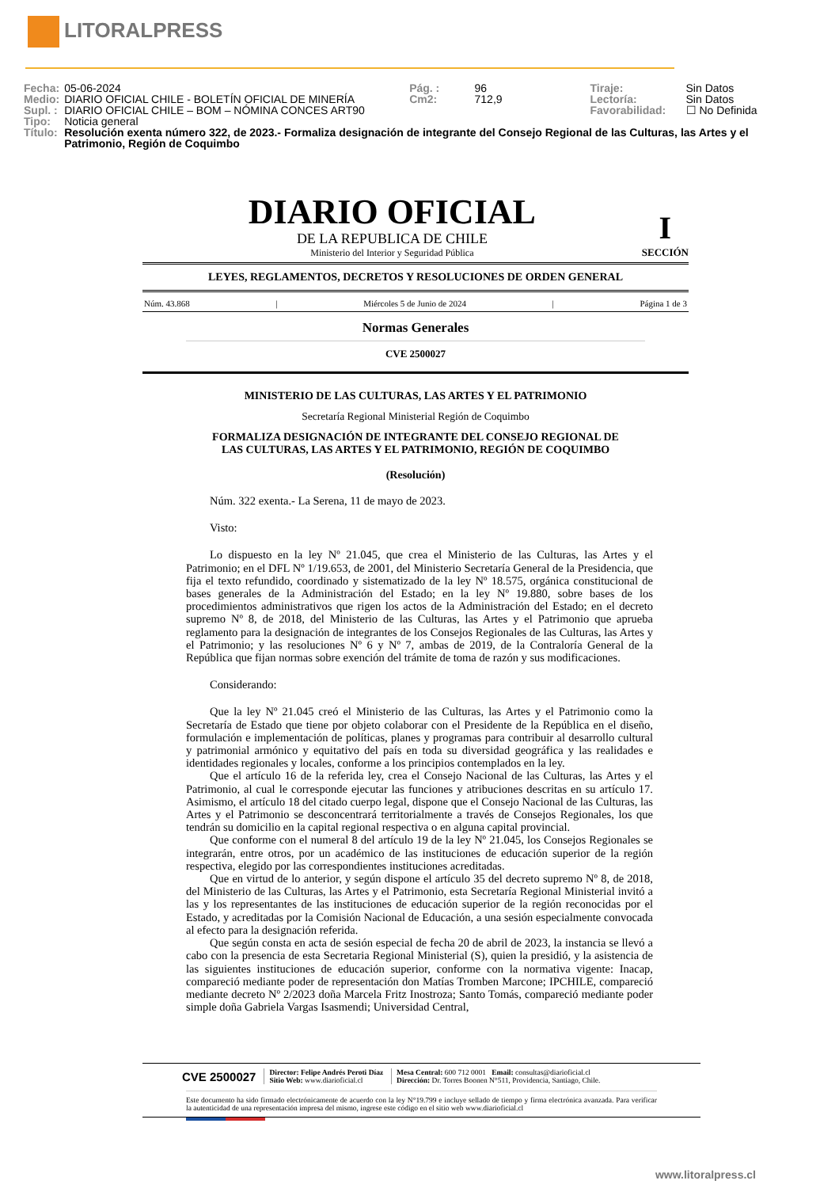LITORALPRESS
| Fecha: | 05-06-2024 | Pág. : | 96 | Tiraje: | Sin Datos |
| Medio: | DIARIO OFICIAL CHILE - BOLETÍN OFICIAL DE MINERÍA | Cm2: | 712,9 | Lectoría: | Sin Datos |
| Supl. : | DIARIO OFICIAL CHILE – BOM – NÓMINA CONCES ART90 | | | Favorabilidad: | ☐ No Definida |
| Tipo: | Noticia general | | | | |
| Título: | Resolución exenta número 322, de 2023.- Formaliza designación de integrante del Consejo Regional de las Culturas, las Artes y el Patrimonio, Región de Coquimbo | | | | |
DIARIO OFICIAL
DE LA REPUBLICA DE CHILE
Ministerio del Interior y Seguridad Pública
I
SECCIÓN
LEYES, REGLAMENTOS, DECRETOS Y RESOLUCIONES DE ORDEN GENERAL
Núm. 43.868 | Miércoles 5 de Junio de 2024 | Página 1 de 3
Normas Generales
CVE 2500027
MINISTERIO DE LAS CULTURAS, LAS ARTES Y EL PATRIMONIO
Secretaría Regional Ministerial Región de Coquimbo
FORMALIZA DESIGNACIÓN DE INTEGRANTE DEL CONSEJO REGIONAL DE
LAS CULTURAS, LAS ARTES Y EL PATRIMONIO, REGIÓN DE COQUIMBO
(Resolución)
Núm. 322 exenta.- La Serena, 11 de mayo de 2023.
Visto:
Lo dispuesto en la ley Nº 21.045, que crea el Ministerio de las Culturas, las Artes y el Patrimonio; en el DFL Nº 1/19.653, de 2001, del Ministerio Secretaría General de la Presidencia, que fija el texto refundido, coordinado y sistematizado de la ley Nº 18.575, orgánica constitucional de bases generales de la Administración del Estado; en la ley Nº 19.880, sobre bases de los procedimientos administrativos que rigen los actos de la Administración del Estado; en el decreto supremo Nº 8, de 2018, del Ministerio de las Culturas, las Artes y el Patrimonio que aprueba reglamento para la designación de integrantes de los Consejos Regionales de las Culturas, las Artes y el Patrimonio; y las resoluciones Nº 6 y Nº 7, ambas de 2019, de la Contraloría General de la República que fijan normas sobre exención del trámite de toma de razón y sus modificaciones.
Considerando:
Que la ley Nº 21.045 creó el Ministerio de las Culturas, las Artes y el Patrimonio como la Secretaría de Estado que tiene por objeto colaborar con el Presidente de la República en el diseño, formulación e implementación de políticas, planes y programas para contribuir al desarrollo cultural y patrimonial armónico y equitativo del país en toda su diversidad geográfica y las realidades e identidades regionales y locales, conforme a los principios contemplados en la ley.
Que el artículo 16 de la referida ley, crea el Consejo Nacional de las Culturas, las Artes y el Patrimonio, al cual le corresponde ejecutar las funciones y atribuciones descritas en su artículo 17. Asimismo, el artículo 18 del citado cuerpo legal, dispone que el Consejo Nacional de las Culturas, las Artes y el Patrimonio se desconcentrará territorialmente a través de Consejos Regionales, los que tendrán su domicilio en la capital regional respectiva o en alguna capital provincial.
Que conforme con el numeral 8 del artículo 19 de la ley Nº 21.045, los Consejos Regionales se integrarán, entre otros, por un académico de las instituciones de educación superior de la región respectiva, elegido por las correspondientes instituciones acreditadas.
Que en virtud de lo anterior, y según dispone el artículo 35 del decreto supremo Nº 8, de 2018, del Ministerio de las Culturas, las Artes y el Patrimonio, esta Secretaría Regional Ministerial invitó a las y los representantes de las instituciones de educación superior de la región reconocidas por el Estado, y acreditadas por la Comisión Nacional de Educación, a una sesión especialmente convocada al efecto para la designación referida.
Que según consta en acta de sesión especial de fecha 20 de abril de 2023, la instancia se llevó a cabo con la presencia de esta Secretaria Regional Ministerial (S), quien la presidió, y la asistencia de las siguientes instituciones de educación superior, conforme con la normativa vigente: Inacap, compareció mediante poder de representación don Matías Tromben Marcone; IPCHILE, compareció mediante decreto Nº 2/2023 doña Marcela Fritz Inostroza; Santo Tomás, compareció mediante poder simple doña Gabriela Vargas Isasmendi; Universidad Central,
CVE 2500027
Director: Felipe Andrés Peroti Díaz
Sitio Web: www.diarioficial.cl
Mesa Central: 600 712 0001 Email: consultas@diarioficial.cl
Dirección: Dr. Torres Boonen N°511, Providencia, Santiago, Chile.
Este documento ha sido firmado electrónicamente de acuerdo con la ley N°19.799 e incluye sellado de tiempo y firma electrónica avanzada. Para verificar la autenticidad de una representación impresa del mismo, ingrese este código en el sitio web www.diarioficial.cl
www.litoralpress.cl